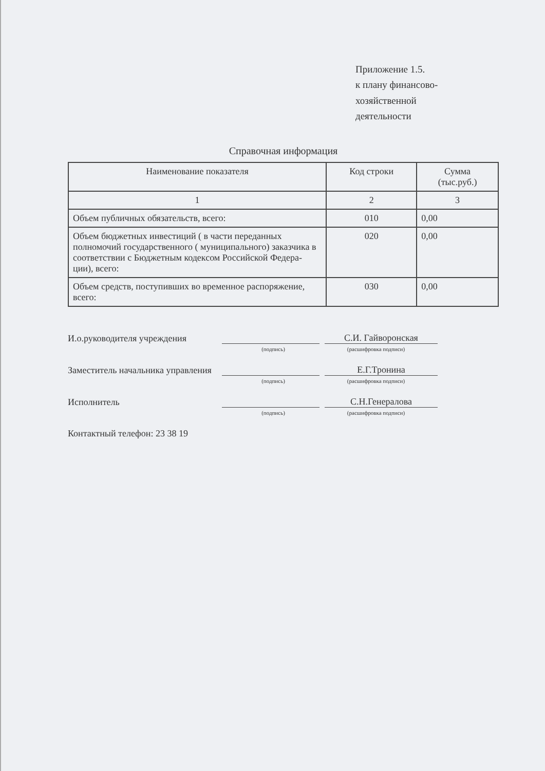Приложение 1.5.
к плану финансово-хозяйственной
деятельности
Справочная информация
| Наименование показателя | Код строки | Сумма (тыс.руб.) |
| --- | --- | --- |
| 1 | 2 | 3 |
| Объем публичных обязательств, всего: | 010 | 0,00 |
| Объем бюджетных инвестиций ( в части переданных полномочий государственного ( муниципального) заказчика в соответствии с Бюджетным кодексом Российской Федера- ции), всего: | 020 | 0,00 |
| Объем средств, поступивших во временное распоряжение, всего: | 030 | 0,00 |
И.о.руководителя учреждения
С.И. Гайворонская
(подпись) (расшифровка подписи)
Заместитель начальника управления
Е.Г.Тронина
(подпись) (расшифровка подписи)
Исполнитель
С.Н.Генералова
(подпись) (расшифровка подписи)
Контактный телефон: 23 38 19